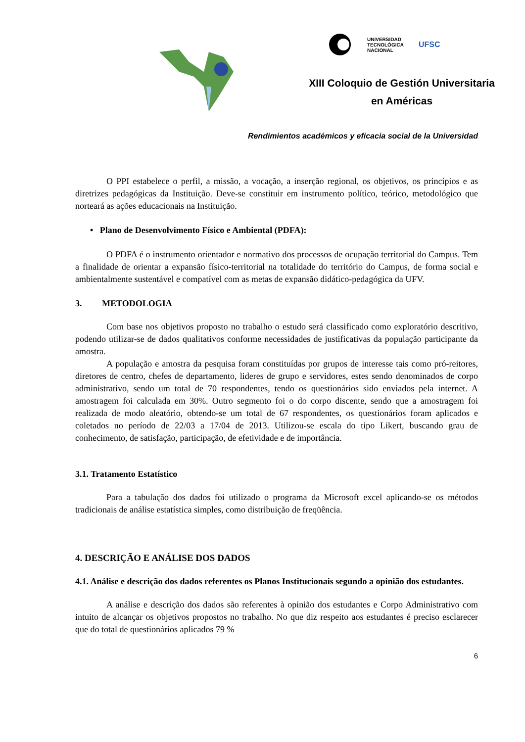UNIVERSIDAD
TECNOLÓGICA
NACIONAL UFSC
XIII Coloquio de Gestión Universitaria
en Américas
Rendimientos académicos y eficacia social de la Universidad
O PPI estabelece o perfil, a missão, a vocação, a inserção regional, os objetivos, os princípios e as diretrizes pedagógicas da Instituição. Deve-se constituir em instrumento político, teórico, metodológico que norteará as ações educacionais na Instituição.
• Plano de Desenvolvimento Físico e Ambiental (PDFA):
O PDFA é o instrumento orientador e normativo dos processos de ocupação territorial do Campus. Tem a finalidade de orientar a expansão físico-territorial na totalidade do território do Campus, de forma social e ambientalmente sustentável e compatível com as metas de expansão didático-pedagógica da UFV.
3. METODOLOGIA
Com base nos objetivos proposto no trabalho o estudo será classificado como exploratório descritivo, podendo utilizar-se de dados qualitativos conforme necessidades de justificativas da população participante da amostra.
A população e amostra da pesquisa foram constituídas por grupos de interesse tais como pró-reitores, diretores de centro, chefes de departamento, lideres de grupo e servidores, estes sendo denominados de corpo administrativo, sendo um total de 70 respondentes, tendo os questionários sido enviados pela internet. A amostragem foi calculada em 30%. Outro segmento foi o do corpo discente, sendo que a amostragem foi realizada de modo aleatório, obtendo-se um total de 67 respondentes, os questionários foram aplicados e coletados no período de 22/03 a 17/04 de 2013. Utilizou-se escala do tipo Likert, buscando grau de conhecimento, de satisfação, participação, de efetividade e de importância.
3.1. Tratamento Estatístico
Para a tabulação dos dados foi utilizado o programa da Microsoft excel aplicando-se os métodos tradicionais de análise estatística simples, como distribuição de freqüência.
4. DESCRIÇÃO E ANÁLISE DOS DADOS
4.1. Análise e descrição dos dados referentes os Planos Institucionais segundo a opinião dos estudantes.
A análise e descrição dos dados são referentes à opinião dos estudantes e Corpo Administrativo com intuito de alcançar os objetivos propostos no trabalho. No que diz respeito aos estudantes é preciso esclarecer que do total de questionários aplicados 79 %
6